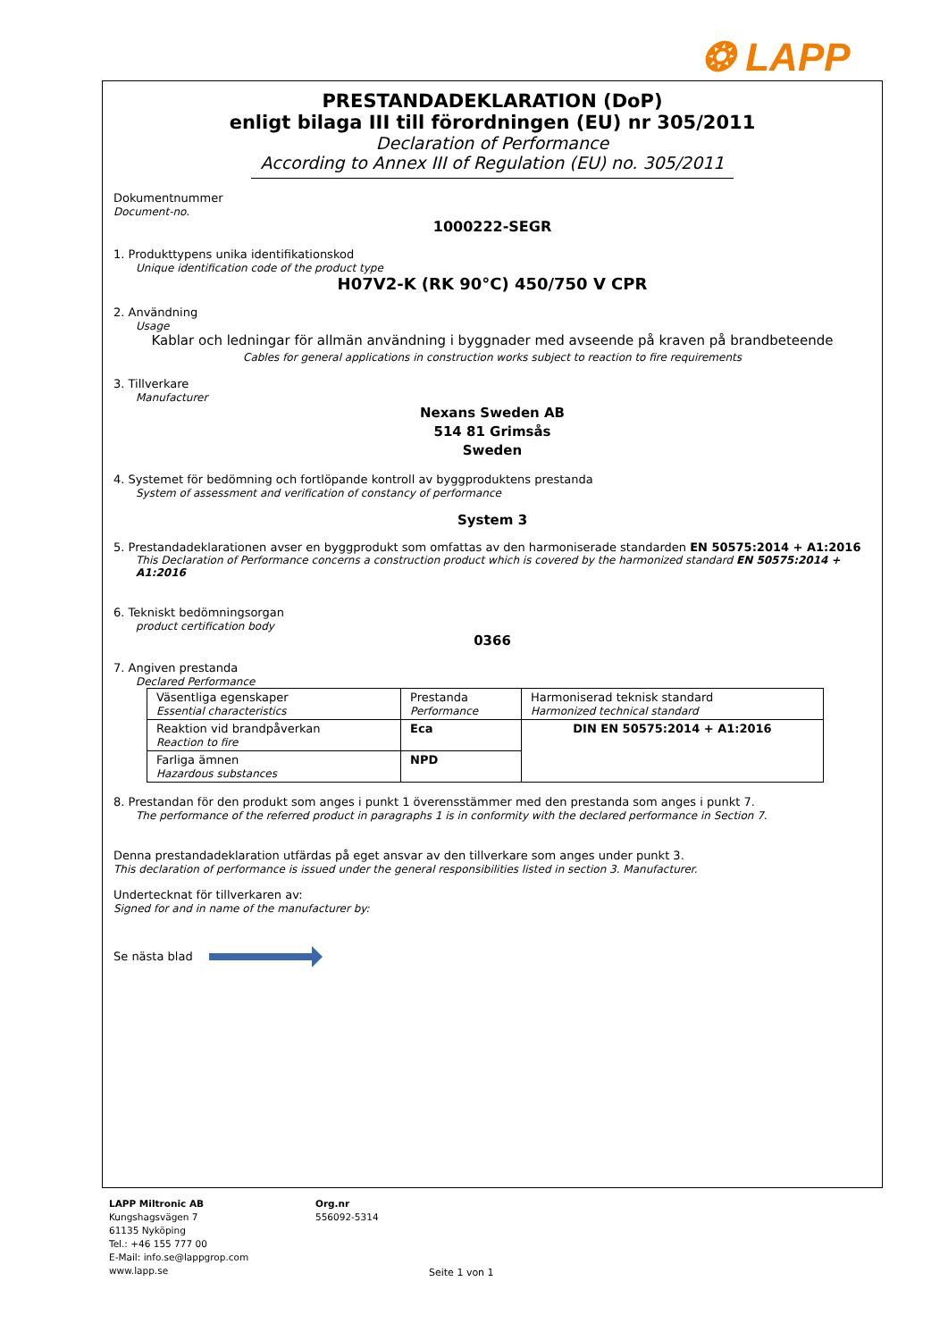❂ LAPP
PRESTANDADEKLARATION (DoP)
enligt bilaga III till förordningen (EU) nr 305/2011
Declaration of Performance
According to Annex III of Regulation (EU) no. 305/2011
Dokumentnummer
Document-no.
1000222-SEGR
1. Produkttypens unika identifikationskod
Unique identification code of the product type
H07V2-K (RK 90°C) 450/750 V CPR
2. Användning
Usage
Kablar och ledningar för allmän användning i byggnader med avseende på kraven på brandbeteende
Cables for general applications in construction works subject to reaction to fire requirements
3. Tillverkare
Manufacturer
Nexans Sweden AB
514 81 Grimsås
Sweden
4. Systemet för bedömning och fortlöpande kontroll av byggproduktens prestanda
System of assessment and verification of constancy of performance
System 3
5. Prestandadeklarationen avser en byggprodukt som omfattas av den harmoniserade standarden EN 50575:2014 + A1:2016
This Declaration of Performance concerns a construction product which is covered by the harmonized standard EN 50575:2014 + A1:2016
6. Tekniskt bedömningsorgan
product certification body
0366
7. Angiven prestanda
Declared Performance
| Väsentliga egenskaper Essential characteristics | Prestanda Performance | Harmoniserad teknisk standard Harmonized technical standard |
| Reaktion vid brandpåverkan Reaction to fire | Eca | DIN EN 50575:2014 + A1:2016 |
| Farliga ämnen Hazardous substances | NPD | |
8. Prestandan för den produkt som anges i punkt 1 överensstämmer med den prestanda som anges i punkt 7.
The performance of the referred product in paragraphs 1 is in conformity with the declared performance in Section 7.
Denna prestandadeklaration utfärdas på eget ansvar av den tillverkare som anges under punkt 3.
This declaration of performance is issued under the general responsibilities listed in section 3. Manufacturer.
Undertecknat för tillverkaren av:
Signed for and in name of the manufacturer by:
Se nästa blad
LAPP Miltronic AB
Kungshagsvägen 7
61135 Nyköping
Tel.: +46 155 777 00
E-Mail: info.se@lappgrop.com
www.lapp.se
Org.nr
556092-5314
Seite 1 von 1